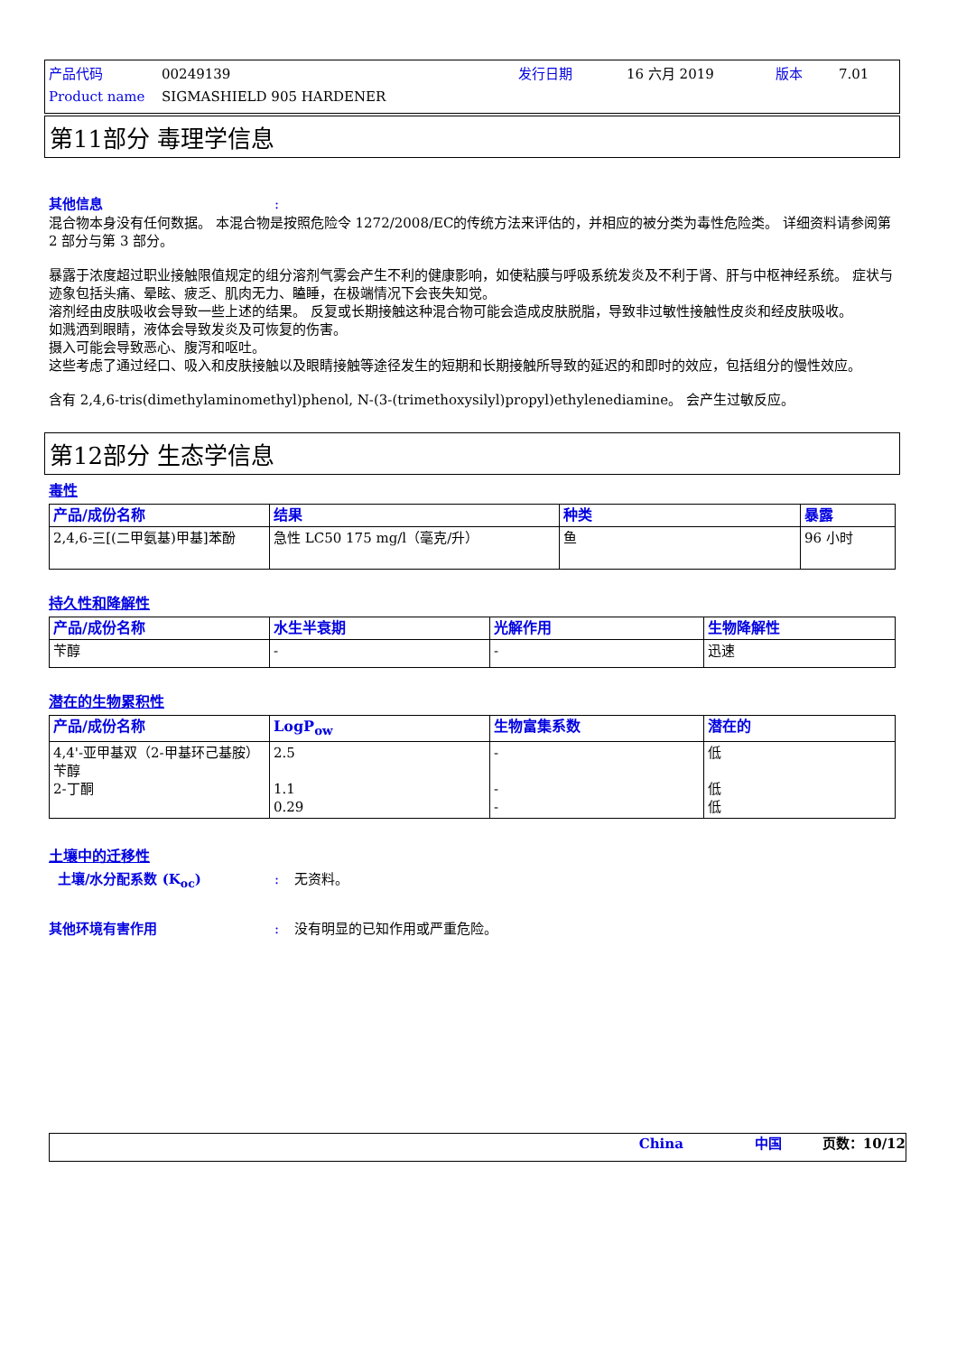产品代码 00249139 发行日期 16 六月 2019 版本 7.01
Product name SIGMASHIELD 905 HARDENER
第11部分 毒理学信息
其他信息:
混合物本身没有任何数据。 本混合物是按照危险令 1272/2008/EC的传统方法来评估的，并相应的被分类为毒性危险类。 详细资料请参阅第 2 部分与第 3 部分。
暴露于浓度超过职业接触限值规定的组分溶剂气雾会产生不利的健康影响，如使粘膜与呼吸系统发炎及不利于肾、肝与中枢神经系统。 症状与迹象包括头痛、晕眩、疲乏、肌肉无力、瞌睡，在极端情况下会丧失知觉。
溶剂经由皮肤吸收会导致一些上述的结果。 反复或长期接触这种混合物可能会造成皮肤脱脂，导致非过敏性接触性皮炎和经皮肤吸收。
如溅洒到眼睛，液体会导致发炎及可恢复的伤害。
摄入可能会导致恶心、腹泻和呕吐。
这些考虑了通过经口、吸入和皮肤接触以及眼睛接触等途径发生的短期和长期接触所导致的延迟的和即时的效应，包括组分的慢性效应。
含有 2,4,6-tris(dimethylaminomethyl)phenol, N-(3-(trimethoxysilyl)propyl)ethylenediamine。 会产生过敏反应。
第12部分 生态学信息
毒性
| 产品/成份名称 | 结果 | 种类 | 暴露 |
| --- | --- | --- | --- |
| 2,4,6-三[(二甲氨基)甲基]苯酚 | 急性 LC50 175 mg/l（毫克/升） | 鱼 | 96 小时 |
持久性和降解性
| 产品/成份名称 | 水生半衰期 | 光解作用 | 生物降解性 |
| --- | --- | --- | --- |
| 苄醇 | - | - | 迅速 |
潜在的生物累积性
| 产品/成份名称 | LogP<sub>ow</sub> | 生物富集系数 | 潜在的 |
| --- | --- | --- | --- |
| 4,4'-亚甲基双（2-甲基环己基胺） 苄醇 2-丁酮 | 2.5 1.1 0.29 | - - - | 低 低 低 |
土壤中的迁移性
土壤/水分配系数 (K<sub>oc</sub>): 无资料。
其他环境有害作用: 没有明显的已知作用或严重危险。
China 中国 页数：10/12